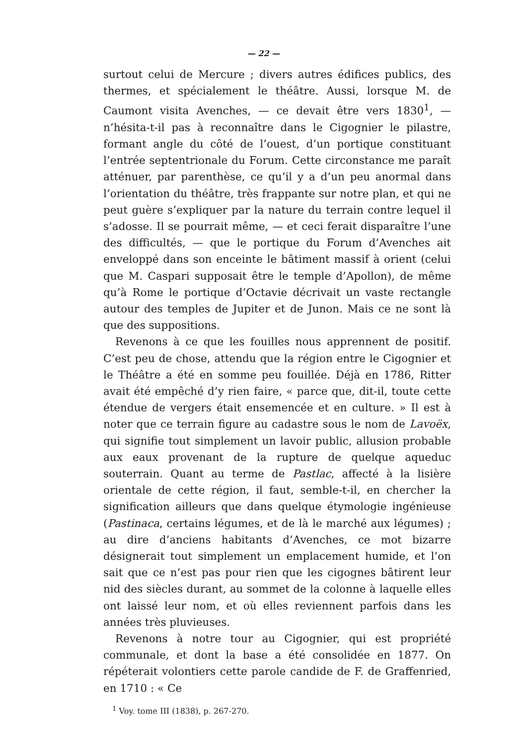— 22 —
surtout celui de Mercure ; divers autres édifices publics, des thermes, et spécialement le théâtre. Aussi, lorsque M. de Caumont visita Avenches, — ce devait être vers 1830<sup>1</sup>, — n’hésita-t-il pas à reconnaître dans le Cigognier le pilastre, formant angle du côté de l’ouest, d’un portique constituant l’entrée septentrionale du Forum. Cette circonstance me paraît atténuer, par parenthèse, ce qu’il y a d’un peu anormal dans l’orientation du théâtre, très frappante sur notre plan, et qui ne peut guère s’expliquer par la nature du terrain contre lequel il s’adosse. Il se pourrait même, — et ceci ferait disparaître l’une des difficultés, — que le portique du Forum d’Avenches ait enveloppé dans son enceinte le bâtiment massif à orient (celui que M. Caspari supposait être le temple d’Apollon), de même qu’à Rome le portique d’Octavie décrivait un vaste rectangle autour des temples de Jupiter et de Junon. Mais ce ne sont là que des suppositions.
Revenons à ce que les fouilles nous apprennent de positif. C’est peu de chose, attendu que la région entre le Cigognier et le Théâtre a été en somme peu fouillée. Déjà en 1786, Ritter avait été empêché d’y rien faire, « parce que, dit-il, toute cette étendue de vergers était ensemencée et en culture. » Il est à noter que ce terrain figure au cadastre sous le nom de Lavoëx, qui signifie tout simplement un lavoir public, allusion probable aux eaux provenant de la rupture de quelque aqueduc souterrain. Quant au terme de Pastlac, affecté à la lisière orientale de cette région, il faut, semble-t-il, en chercher la signification ailleurs que dans quelque étymologie ingénieuse (Pastinaca, certains légumes, et de là le marché aux légumes) ; au dire d’anciens habitants d’Avenches, ce mot bizarre désignerait tout simplement un emplacement humide, et l’on sait que ce n’est pas pour rien que les cigognes bâtirent leur nid des siècles durant, au sommet de la colonne à laquelle elles ont laissé leur nom, et où elles reviennent parfois dans les années très pluvieuses.
Revenons à notre tour au Cigognier, qui est propriété communale, et dont la base a été consolidée en 1877. On répéterait volontiers cette parole candide de F. de Graffenried, en 1710 : « Ce
<sup>1</sup> Voy. tome III (1838), p. 267-270.